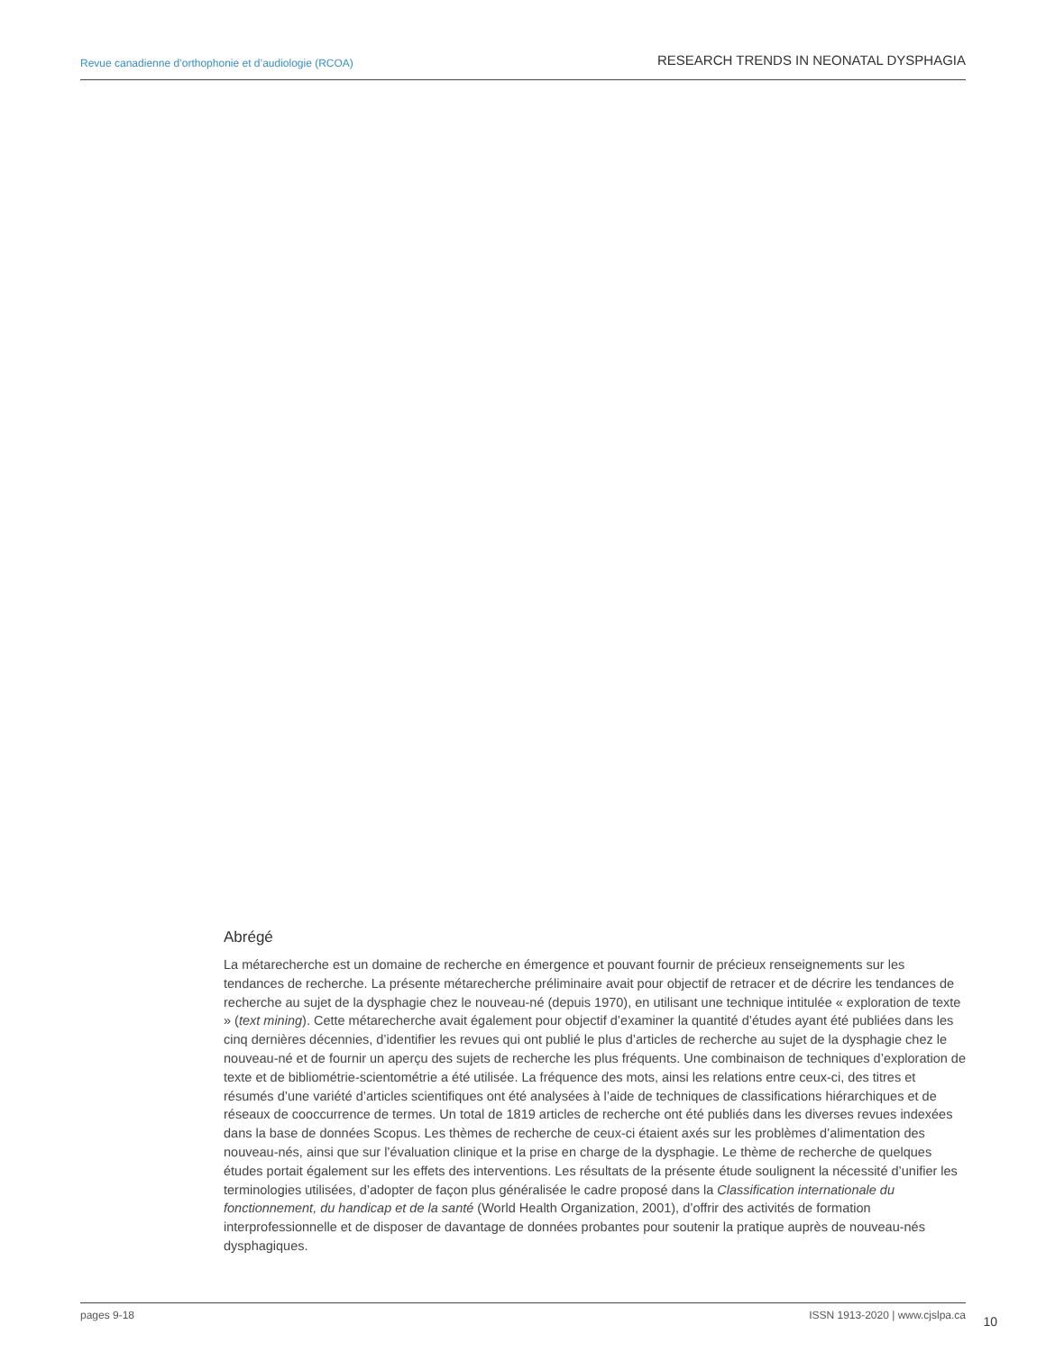Revue canadienne d’orthophonie et d’audiologie (RCOA) RESEARCH TRENDS IN NEONATAL DYSPHAGIA
Abrégé
La métarecherche est un domaine de recherche en émergence et pouvant fournir de précieux renseignements sur les tendances de recherche. La présente métarecherche préliminaire avait pour objectif de retracer et de décrire les tendances de recherche au sujet de la dysphagie chez le nouveau-né (depuis 1970), en utilisant une technique intitulée « exploration de texte » (text mining). Cette métarecherche avait également pour objectif d’examiner la quantité d’études ayant été publiées dans les cinq dernières décennies, d’identifier les revues qui ont publié le plus d’articles de recherche au sujet de la dysphagie chez le nouveau-né et de fournir un aperçu des sujets de recherche les plus fréquents. Une combinaison de techniques d’exploration de texte et de bibliométrie-scientométrie a été utilisée. La fréquence des mots, ainsi les relations entre ceux-ci, des titres et résumés d’une variété d’articles scientifiques ont été analysées à l’aide de techniques de classifications hiérarchiques et de réseaux de cooccurrence de termes. Un total de 1819 articles de recherche ont été publiés dans les diverses revues indexées dans la base de données Scopus. Les thèmes de recherche de ceux-ci étaient axés sur les problèmes d’alimentation des nouveau-nés, ainsi que sur l’évaluation clinique et la prise en charge de la dysphagie. Le thème de recherche de quelques études portait également sur les effets des interventions. Les résultats de la présente étude soulignent la nécessité d’unifier les terminologies utilisées, d’adopter de façon plus généralisée le cadre proposé dans la Classification internationale du fonctionnement, du handicap et de la santé (World Health Organization, 2001), d’offrir des activités de formation interprofessionnelle et de disposer de davantage de données probantes pour soutenir la pratique auprès de nouveau-nés dysphagiques.
pages 9-18 ISSN 1913-2020 | www.cjslpa.ca
10